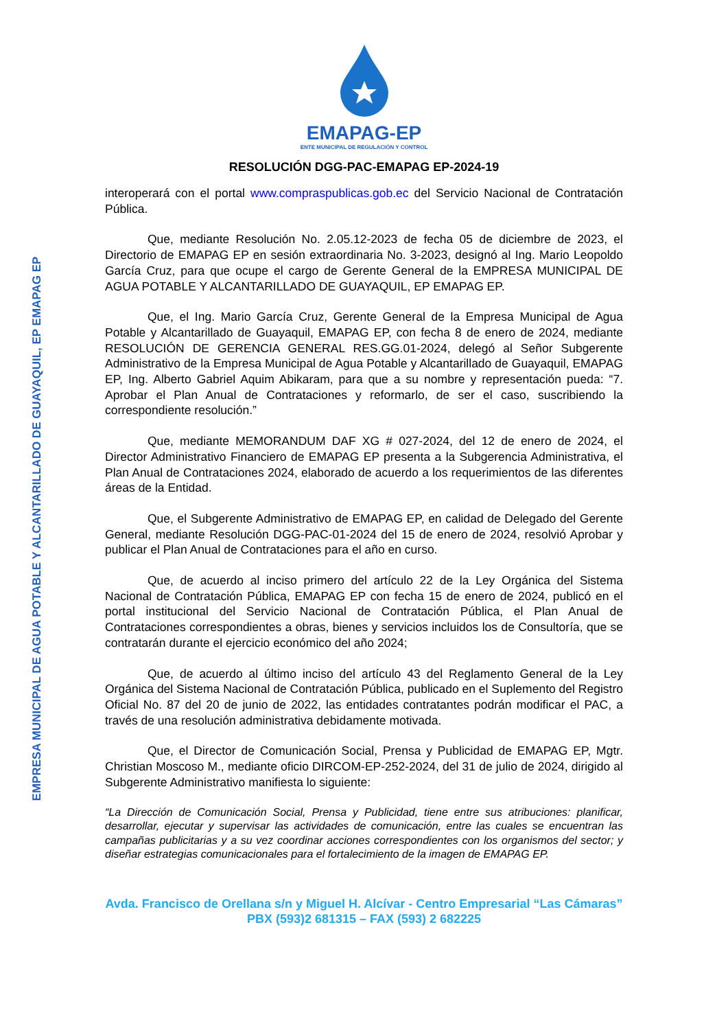EMPRESA MUNICIPAL DE AGUA POTABLE Y ALCANTARILLADO DE GUAYAQUIL, EP EMAPAG EP
EMAPAG-EP
ENTE MUNICIPAL DE REGULACIÓN Y CONTROL
RESOLUCIÓN DGG-PAC-EMAPAG EP-2024-19
interoperará con el portal www.compraspublicas.gob.ec del Servicio Nacional de Contratación Pública.
Que, mediante Resolución No. 2.05.12-2023 de fecha 05 de diciembre de 2023, el Directorio de EMAPAG EP en sesión extraordinaria No. 3-2023, designó al Ing. Mario Leopoldo García Cruz, para que ocupe el cargo de Gerente General de la EMPRESA MUNICIPAL DE AGUA POTABLE Y ALCANTARILLADO DE GUAYAQUIL, EP EMAPAG EP.
Que, el Ing. Mario García Cruz, Gerente General de la Empresa Municipal de Agua Potable y Alcantarillado de Guayaquil, EMAPAG EP, con fecha 8 de enero de 2024, mediante RESOLUCIÓN DE GERENCIA GENERAL RES.GG.01-2024, delegó al Señor Subgerente Administrativo de la Empresa Municipal de Agua Potable y Alcantarillado de Guayaquil, EMAPAG EP, Ing. Alberto Gabriel Aquim Abikaram, para que a su nombre y representación pueda: “7. Aprobar el Plan Anual de Contrataciones y reformarlo, de ser el caso, suscribiendo la correspondiente resolución.”
Que, mediante MEMORANDUM DAF XG # 027-2024, del 12 de enero de 2024, el Director Administrativo Financiero de EMAPAG EP presenta a la Subgerencia Administrativa, el Plan Anual de Contrataciones 2024, elaborado de acuerdo a los requerimientos de las diferentes áreas de la Entidad.
Que, el Subgerente Administrativo de EMAPAG EP, en calidad de Delegado del Gerente General, mediante Resolución DGG-PAC-01-2024 del 15 de enero de 2024, resolvió Aprobar y publicar el Plan Anual de Contrataciones para el año en curso.
Que, de acuerdo al inciso primero del artículo 22 de la Ley Orgánica del Sistema Nacional de Contratación Pública, EMAPAG EP con fecha 15 de enero de 2024, publicó en el portal institucional del Servicio Nacional de Contratación Pública, el Plan Anual de Contrataciones correspondientes a obras, bienes y servicios incluidos los de Consultoría, que se contratarán durante el ejercicio económico del año 2024;
Que, de acuerdo al último inciso del artículo 43 del Reglamento General de la Ley Orgánica del Sistema Nacional de Contratación Pública, publicado en el Suplemento del Registro Oficial No. 87 del 20 de junio de 2022, las entidades contratantes podrán modificar el PAC, a través de una resolución administrativa debidamente motivada.
Que, el Director de Comunicación Social, Prensa y Publicidad de EMAPAG EP, Mgtr. Christian Moscoso M., mediante oficio DIRCOM-EP-252-2024, del 31 de julio de 2024, dirigido al Subgerente Administrativo manifiesta lo siguiente:
“La Dirección de Comunicación Social, Prensa y Publicidad, tiene entre sus atribuciones: planificar, desarrollar, ejecutar y supervisar las actividades de comunicación, entre las cuales se encuentran las campañas publicitarias y a su vez coordinar acciones correspondientes con los organismos del sector; y diseñar estrategias comunicacionales para el fortalecimiento de la imagen de EMAPAG EP.
Avda. Francisco de Orellana s/n y Miguel H. Alcívar - Centro Empresarial “Las Cámaras”
PBX (593)2 681315 – FAX (593) 2 682225